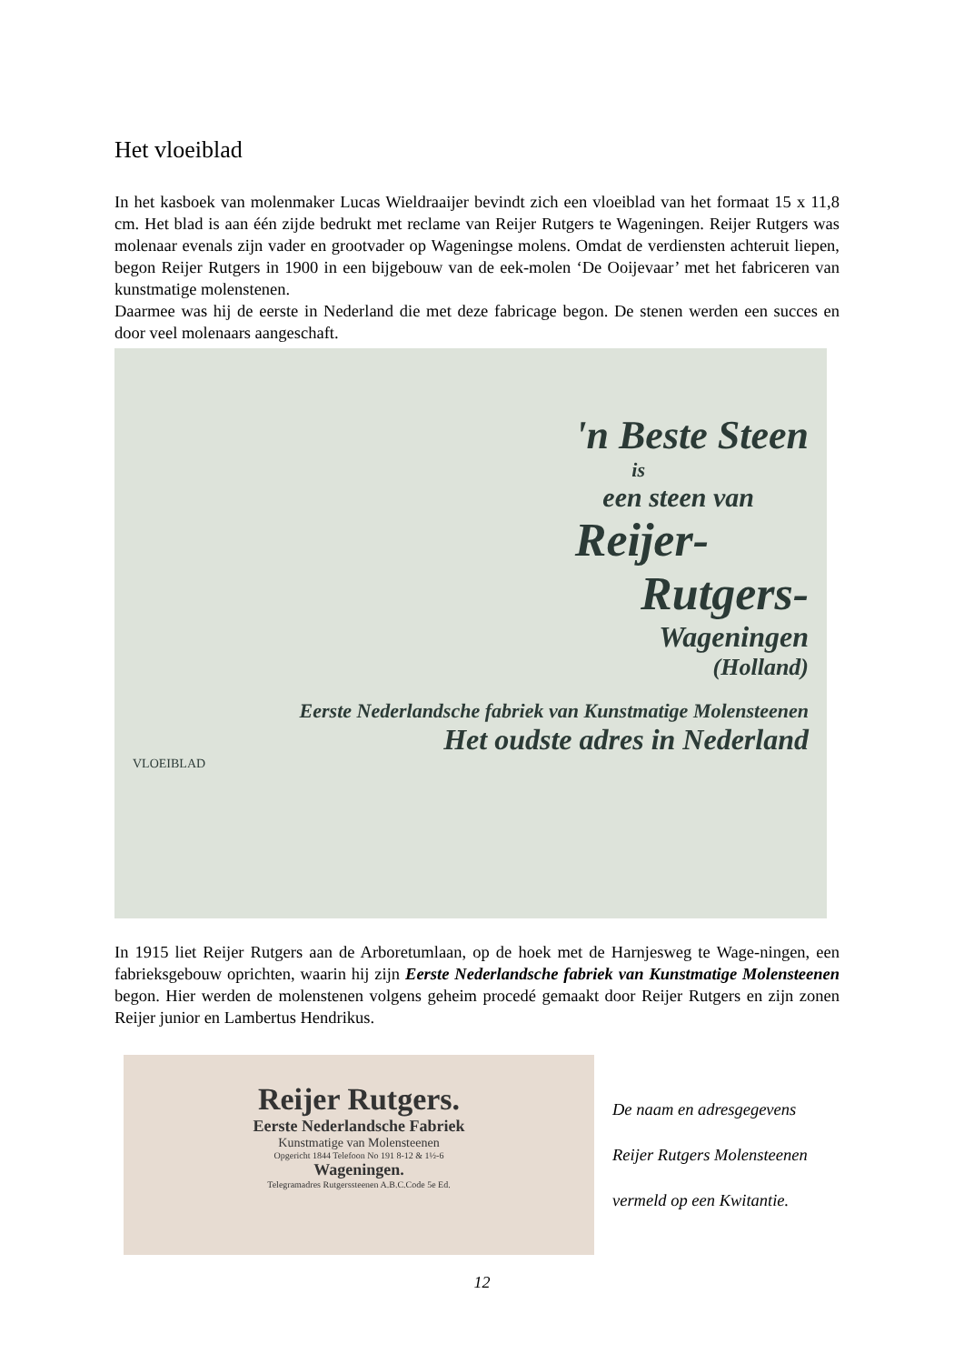Het vloeiblad
In het kasboek van molenmaker Lucas Wieldraaijer bevindt zich een vloeiblad van het formaat 15 x 11,8 cm. Het blad is aan één zijde bedrukt met reclame van Reijer Rutgers te Wageningen. Reijer Rutgers was molenaar evenals zijn vader en grootvader op Wageningse molens. Omdat de verdiensten achteruit liepen, begon Reijer Rutgers in 1900 in een bijgebouw van de eek-molen ‘De Ooijevaar’ met het fabriceren van kunstmatige molenstenen.
Daarmee was hij de eerste in Nederland die met deze fabricage begon. De stenen werden een succes en door veel molenaars aangeschaft.
'n Beste Steen
is
een steen van
Reijer-
Rutgers-
Wageningen
(Holland)
Eerste Nederlandsche fabriek van Kunstmatige Molensteenen
Het oudste adres in Nederland
VLOEIBLAD
In 1915 liet Reijer Rutgers aan de Arboretumlaan, op de hoek met de Harnjesweg te Wage-ningen, een fabrieksgebouw oprichten, waarin hij zijn Eerste Nederlandsche fabriek van Kunstmatige Molensteenen begon. Hier werden de molenstenen volgens geheim procedé gemaakt door Reijer Rutgers en zijn zonen Reijer junior en Lambertus Hendrikus.
Reijer Rutgers.
Eerste Nederlandsche Fabriek
Kunstmatige van Molensteenen
Opgericht 1844 Telefoon No 191 8-12 & 1½-6
Wageningen.
Telegramadres Rutgerssteenen A.B.C.Code 5e Ed.
De naam en adresgegevens
Reijer Rutgers Molensteenen
vermeld op een Kwitantie.
12